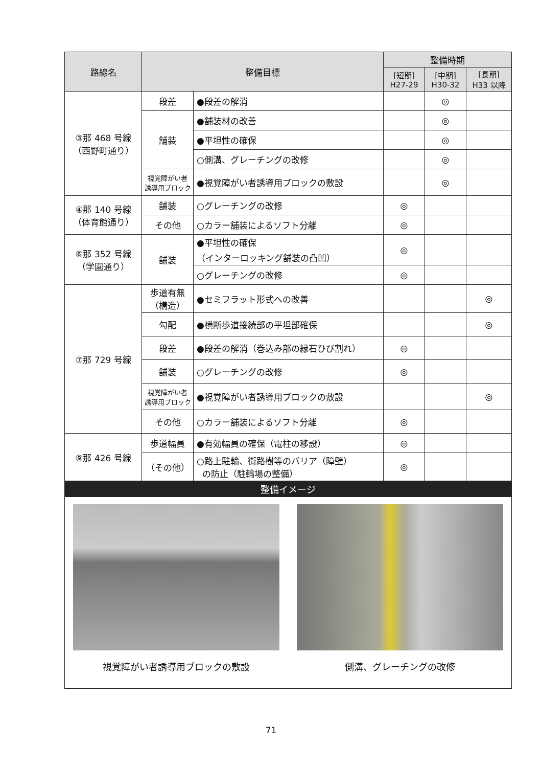| 路線名 | 整備目標 | | 整備時期 | | |
| --- | --- | --- | --- | --- | --- |
| | | | [短期] H27-29 | [中期] H30-32 | [長期] H33 以降 |
| ③那 468 号線 （西野町通り） | 段差 | ●段差の解消 | | ◎ | |
| | 舗装 | ●舗装材の改善 | | ◎ | |
| | | ●平坦性の確保 | | ◎ | |
| | | ○側溝、グレーチングの改修 | | ◎ | |
| | 視覚障がい者 誘導用ブロック | ●視覚障がい者誘導用ブロックの敷設 | | ◎ | |
| ④那 140 号線 （体育館通り） | 舗装 | ○グレーチングの改修 | ◎ | | |
| | その他 | ○カラー舗装によるソフト分離 | ◎ | | |
| ⑥那 352 号線 （学園通り） | 舗装 | ●平坦性の確保 （インターロッキング舗装の凸凹） | ◎ | | |
| | | ○グレーチングの改修 | ◎ | | |
| ⑦那 729 号線 | 歩道有無 （構造） | ●セミフラット形式への改善 | | | ◎ |
| | 勾配 | ●横断歩道接続部の平坦部確保 | | | ◎ |
| | 段差 | ●段差の解消（巻込み部の縁石ひび割れ） | ◎ | | |
| | 舗装 | ○グレーチングの改修 | ◎ | | |
| | 視覚障がい者 誘導用ブロック | ●視覚障がい者誘導用ブロックの敷設 | | | ◎ |
| | その他 | ○カラー舗装によるソフト分離 | ◎ | | |
| ⑨那 426 号線 | 歩道幅員 | ●有効幅員の確保（電柱の移設） | ◎ | | |
| | （その他） | ○路上駐輪、街路樹等のバリア（障壁） の防止（駐輪場の整備） | ◎ | | |
| 整備イメージ | | | | | |
| 視覚障がい者誘導用ブロックの敷設 側溝、グレーチングの改修 | | | | | |
71